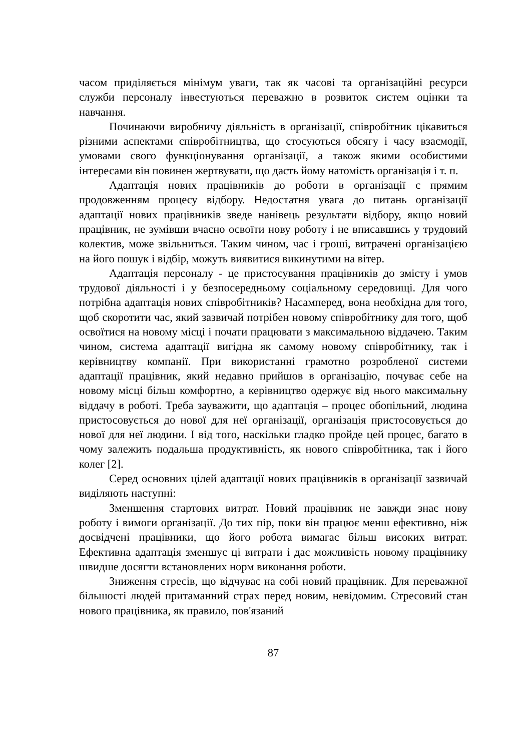часом приділяється мінімум уваги, так як часові та організаційні ресурси служби персоналу інвестуються переважно в розвиток систем оцінки та навчання.
Починаючи виробничу діяльність в організації, співробітник цікавиться різними аспектами співробітництва, що стосуються обсягу і часу взаємодії, умовами свого функціонування організації, а також якими особистими інтересами він повинен жертвувати, що дасть йому натомість організація і т. п.
Адаптація нових працівників до роботи в організації є прямим продовженням процесу відбору. Недостатня увага до питань організації адаптації нових працівників зведе нанівець результати відбору, якщо новий працівник, не зумівши вчасно освоїти нову роботу і не вписавшись у трудовий колектив, може звільниться. Таким чином, час і гроші, витрачені організацією на його пошук і відбір, можуть виявитися викинутими на вітер.
Адаптація персоналу - це пристосування працівників до змісту і умов трудової діяльності і у безпосередньому соціальному середовищі. Для чого потрібна адаптація нових співробітників? Насамперед, вона необхідна для того, щоб скоротити час, який зазвичай потрібен новому співробітнику для того, щоб освоїтися на новому місці і почати працювати з максимальною віддачею. Таким чином, система адаптації вигідна як самому новому співробітнику, так і керівництву компанії. При використанні грамотно розробленої системи адаптації працівник, який недавно прийшов в організацію, почуває себе на новому місці більш комфортно, а керівництво одержує від нього максимальну віддачу в роботі. Треба зауважити, що адаптація – процес обопільний, людина пристосовується до нової для неї організації, організація пристосовується до нової для неї людини. І від того, наскільки гладко пройде цей процес, багато в чому залежить подальша продуктивність, як нового співробітника, так і його колег [2].
Серед основних цілей адаптації нових працівників в організації зазвичай виділяють наступні:
Зменшення стартових витрат. Новий працівник не завжди знає нову роботу і вимоги організації. До тих пір, поки він працює менш ефективно, ніж досвідчені працівники, що його робота вимагає більш високих витрат. Ефективна адаптація зменшує ці витрати і дає можливість новому працівнику швидше досягти встановлених норм виконання роботи.
Зниження стресів, що відчуває на собі новий працівник. Для переважної більшості людей притаманний страх перед новим, невідомим. Стресовий стан нового працівника, як правило, пов'язаний
87